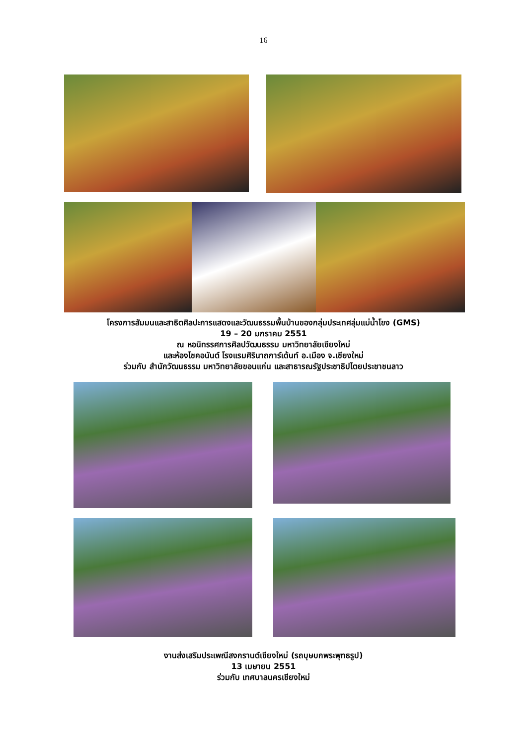16
โครงการสัมมนและสาธิตศิลปะการแสดงและวัฒนธรรมพื้นบ้านของกลุ่มประเทศลุ่มแม่น้ำโขง (GMS)
19 – 20 มกราคม 2551
ณ หอนิทรรศการศิลปวัฒนธรรม มหาวิทยาลัยเชียงใหม่
และห้องโชคอนันต์ โรงแรมศิรินาถการ์เด้นท์ อ.เมือง จ.เชียงใหม่
ร่วมกับ สำนักวัฒนธรรม มหาวิทยาลัยขอนแก่น และสาธารณรัฐประชาธิปไตยประชาชนลาว
งานส่งเสริมประเพณีสงกรานต์เชียงใหม่ (รถบุษบกพระพุทธรูป)
13 เมษายน 2551
ร่วมกับ เทศบาลนครเชียงใหม่